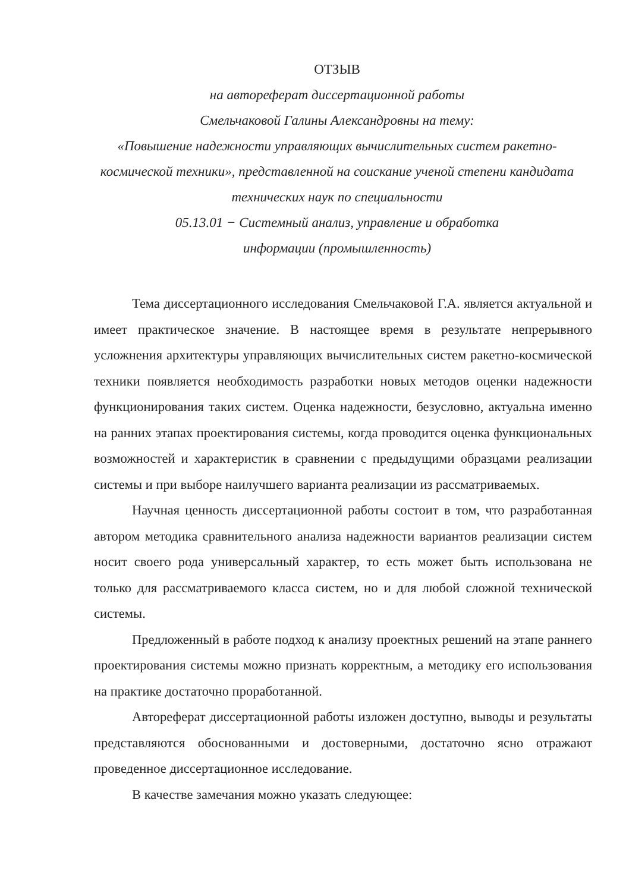ОТЗЫВ
на автореферат диссертационной работы
Смельчаковой Галины Александровны на тему:
«Повышение надежности управляющих вычислительных систем ракетно-космической техники», представленной на соискание ученой степени кандидата технических наук по специальности
05.13.01 − Системный анализ, управление и обработка
информации (промышленность)
Тема диссертационного исследования Смельчаковой Г.А. является актуальной и имеет практическое значение. В настоящее время в результате непрерывного усложнения архитектуры управляющих вычислительных систем ракетно-космической техники появляется необходимость разработки новых методов оценки надежности функционирования таких систем. Оценка надежности, безусловно, актуальна именно на ранних этапах проектирования системы, когда проводится оценка функциональных возможностей и характеристик в сравнении с предыдущими образцами реализации системы и при выборе наилучшего варианта реализации из рассматриваемых.
Научная ценность диссертационной работы состоит в том, что разработанная автором методика сравнительного анализа надежности вариантов реализации систем носит своего рода универсальный характер, то есть может быть использована не только для рассматриваемого класса систем, но и для любой сложной технической системы.
Предложенный в работе подход к анализу проектных решений на этапе раннего проектирования системы можно признать корректным, а методику его использования на практике достаточно проработанной.
Автореферат диссертационной работы изложен доступно, выводы и результаты представляются обоснованными и достоверными, достаточно ясно отражают проведенное диссертационное исследование.
В качестве замечания можно указать следующее: